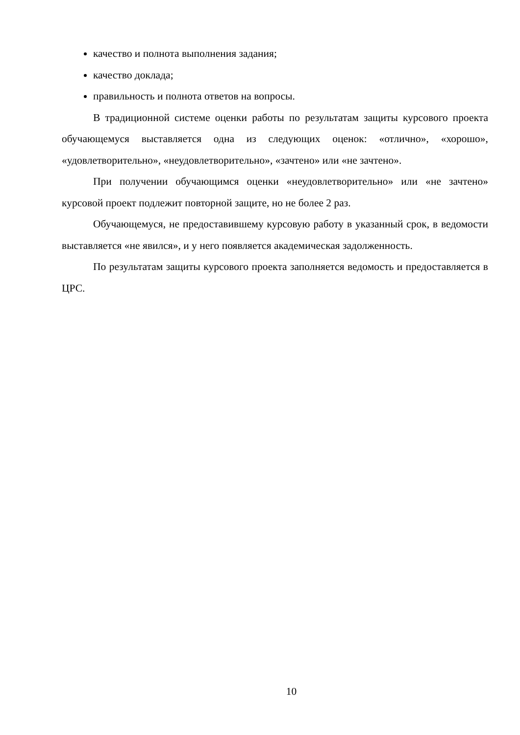качество и полнота выполнения задания;
качество доклада;
правильность и полнота ответов на вопросы.
В традиционной системе оценки работы по результатам защиты курсового проекта обучающемуся выставляется одна из следующих оценок: «отлично», «хорошо», «удовлетворительно», «неудовлетворительно», «зачтено» или «не зачтено».
При получении обучающимся оценки «неудовлетворительно» или «не зачтено» курсовой проект подлежит повторной защите, но не более 2 раз.
Обучающемуся, не предоставившему курсовую работу в указанный срок, в ведомости выставляется «не явился», и у него появляется академическая задолженность.
По результатам защиты курсового проекта заполняется ведомость и предоставляется в ЦРС.
10